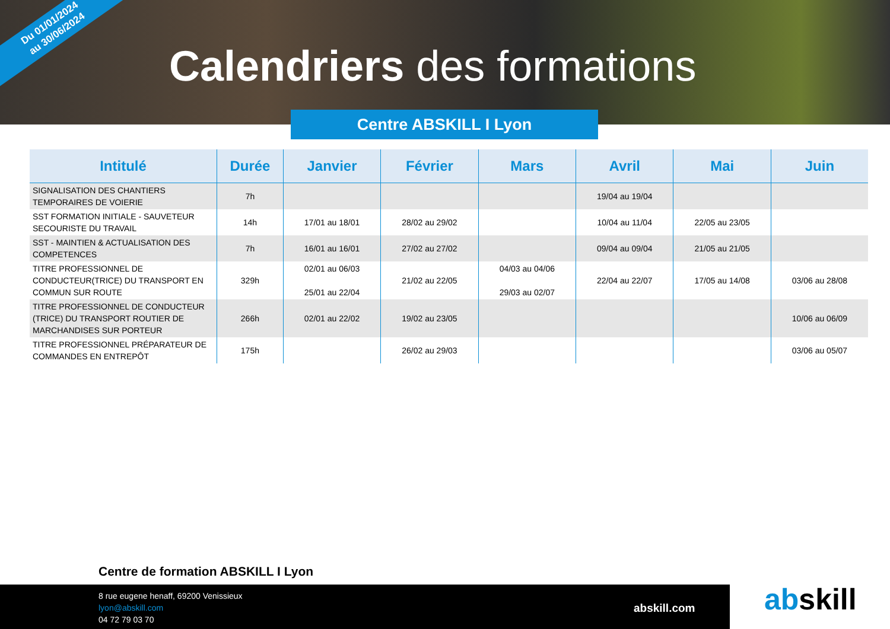Du 01/01/2024
au 30/06/2024
Calendriers des formations
Centre ABSKILL I Lyon
| Intitulé | Durée | Janvier | Février | Mars | Avril | Mai | Juin |
| --- | --- | --- | --- | --- | --- | --- | --- |
| SIGNALISATION DES CHANTIERS TEMPORAIRES DE VOIERIE | 7h | | | | 19/04 au 19/04 | | |
| SST FORMATION INITIALE - SAUVETEUR SECOURISTE DU TRAVAIL | 14h | 17/01 au 18/01 | 28/02 au 29/02 | | 10/04 au 11/04 | 22/05 au 23/05 | |
| SST - MAINTIEN & ACTUALISATION DES COMPETENCES | 7h | 16/01 au 16/01 | 27/02 au 27/02 | | 09/04 au 09/04 | 21/05 au 21/05 | |
| TITRE PROFESSIONNEL DE CONDUCTEUR(TRICE) DU TRANSPORT EN COMMUN SUR ROUTE | 329h | 02/01 au 06/03 25/01 au 22/04 | 21/02 au 22/05 | 04/03 au 04/06 29/03 au 02/07 | 22/04 au 22/07 | 17/05 au 14/08 | 03/06 au 28/08 |
| TITRE PROFESSIONNEL DE CONDUCTEUR (TRICE) DU TRANSPORT ROUTIER DE MARCHANDISES SUR PORTEUR | 266h | 02/01 au 22/02 | 19/02 au 23/05 | | | | 10/06 au 06/09 |
| TITRE PROFESSIONNEL PRÉPARATEUR DE COMMANDES EN ENTREPÔT | 175h | | 26/02 au 29/03 | | | | 03/06 au 05/07 |
Centre de formation ABSKILL I Lyon
8 rue eugene henaff, 69200 Venissieux
lyon@abskill.com
04 72 79 03 70
abskill.com abskill